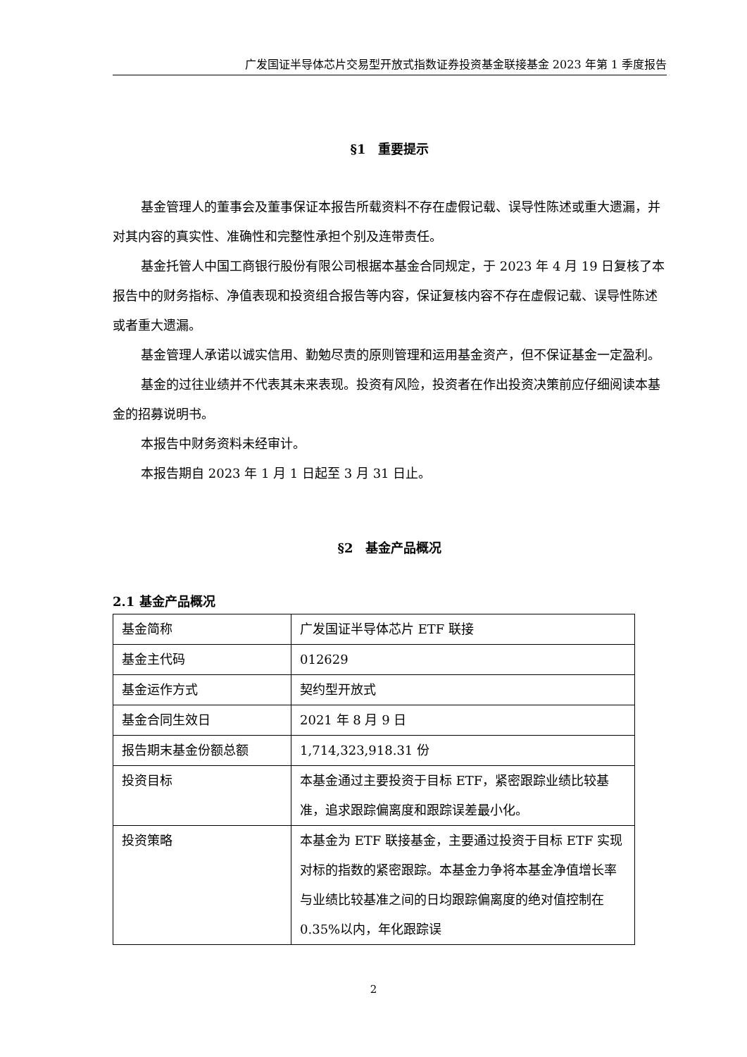广发国证半导体芯片交易型开放式指数证券投资基金联接基金 2023 年第 1 季度报告
§1　重要提示
基金管理人的董事会及董事保证本报告所载资料不存在虚假记载、误导性陈述或重大遗漏，并对其内容的真实性、准确性和完整性承担个别及连带责任。
基金托管人中国工商银行股份有限公司根据本基金合同规定，于 2023 年 4 月 19 日复核了本报告中的财务指标、净值表现和投资组合报告等内容，保证复核内容不存在虚假记载、误导性陈述或者重大遗漏。
基金管理人承诺以诚实信用、勤勉尽责的原则管理和运用基金资产，但不保证基金一定盈利。
基金的过往业绩并不代表其未来表现。投资有风险，投资者在作出投资决策前应仔细阅读本基金的招募说明书。
本报告中财务资料未经审计。
本报告期自 2023 年 1 月 1 日起至 3 月 31 日止。
§2　基金产品概况
2.1 基金产品概况
| 基金简称 | 广发国证半导体芯片 ETF 联接 |
| 基金主代码 | 012629 |
| 基金运作方式 | 契约型开放式 |
| 基金合同生效日 | 2021 年 8 月 9 日 |
| 报告期末基金份额总额 | 1,714,323,918.31 份 |
| 投资目标 | 本基金通过主要投资于目标 ETF，紧密跟踪业绩比较基准，追求跟踪偏离度和跟踪误差最小化。 |
| 投资策略 | 本基金为 ETF 联接基金，主要通过投资于目标 ETF 实现对标的指数的紧密跟踪。本基金力争将本基金净值增长率与业绩比较基准之间的日均跟踪偏离度的绝对值控制在 0.35%以内，年化跟踪误 |
2